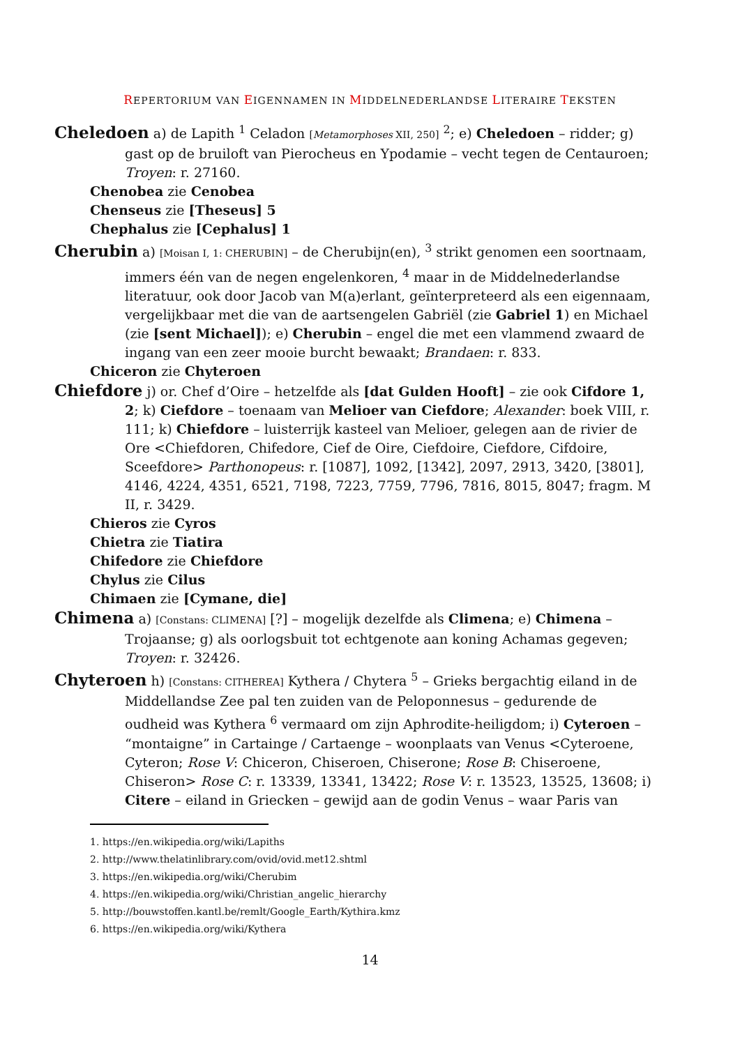REPERTORIUM VAN EIGENNAMEN IN MIDDELNEDERLANDSE LITERAIRE TEKSTEN
Cheledoen a) de Lapith <sup>1</sup> Celadon [Metamorphoses XII, 250] <sup>2</sup>; e) Cheledoen – ridder; g) gast op de bruiloft van Pierocheus en Ypodamie – vecht tegen de Centauroen; Troyen: r. 27160.
Chenobea zie Cenobea
Chenseus zie [Theseus] 5
Chephalus zie [Cephalus] 1
Cherubin a) [Moisan I, 1: CHERUBIN] – de Cherubijn(en), <sup>3</sup> strikt genomen een soortnaam, immers één van de negen engelenkoren, <sup>4</sup> maar in de Middelnederlandse literatuur, ook door Jacob van M(a)erlant, geïnterpreteerd als een eigennaam, vergelijkbaar met die van de aartsengelen Gabriël (zie Gabriel 1) en Michael (zie [sent Michael]); e) Cherubin – engel die met een vlammend zwaard de ingang van een zeer mooie burcht bewaakt; Brandaen: r. 833.
Chiceron zie Chyteroen
Chiefdore j) or. Chef d’Oire – hetzelfde als [dat Gulden Hooft] – zie ook Cifdore 1, 2; k) Ciefdore – toenaam van Melioer van Ciefdore; Alexander: boek VIII, r. 111; k) Chiefdore – luisterrijk kasteel van Melioer, gelegen aan de rivier de Ore <Chiefdoren, Chifedore, Cief de Oire, Ciefdoire, Ciefdore, Cifdoire, Sceefdore> Parthonopeus: r. [1087], 1092, [1342], 2097, 2913, 3420, [3801], 4146, 4224, 4351, 6521, 7198, 7223, 7759, 7796, 7816, 8015, 8047; fragm. M II, r. 3429.
Chieros zie Cyros
Chietra zie Tiatira
Chifedore zie Chiefdore
Chylus zie Cilus
Chimaen zie [Cymane, die]
Chimena a) [Constans: CLIMENA] [?] – mogelijk dezelfde als Climena; e) Chimena – Trojaanse; g) als oorlogsbuit tot echtgenote aan koning Achamas gegeven; Troyen: r. 32426.
Chyteroen h) [Constans: CITHEREA] Kythera / Chytera <sup>5</sup> – Grieks bergachtig eiland in de Middellandse Zee pal ten zuiden van de Peloponnesus – gedurende de oudheid was Kythera <sup>6</sup> vermaard om zijn Aphrodite-heiligdom; i) Cyteroen – “montaigne” in Cartainge / Cartaenge – woonplaats van Venus <Cyteroene, Cyteron; Rose V: Chiceron, Chiseroen, Chiserone; Rose B: Chiseroene, Chiseron> Rose C: r. 13339, 13341, 13422; Rose V: r. 13523, 13525, 13608; i) Citere – eiland in Griecken – gewijd aan de godin Venus – waar Paris van
1. https://en.wikipedia.org/wiki/Lapiths
2. http://www.thelatinlibrary.com/ovid/ovid.met12.shtml
3. https://en.wikipedia.org/wiki/Cherubim
4. https://en.wikipedia.org/wiki/Christian_angelic_hierarchy
5. http://bouwstoffen.kantl.be/remlt/Google_Earth/Kythira.kmz
6. https://en.wikipedia.org/wiki/Kythera
14